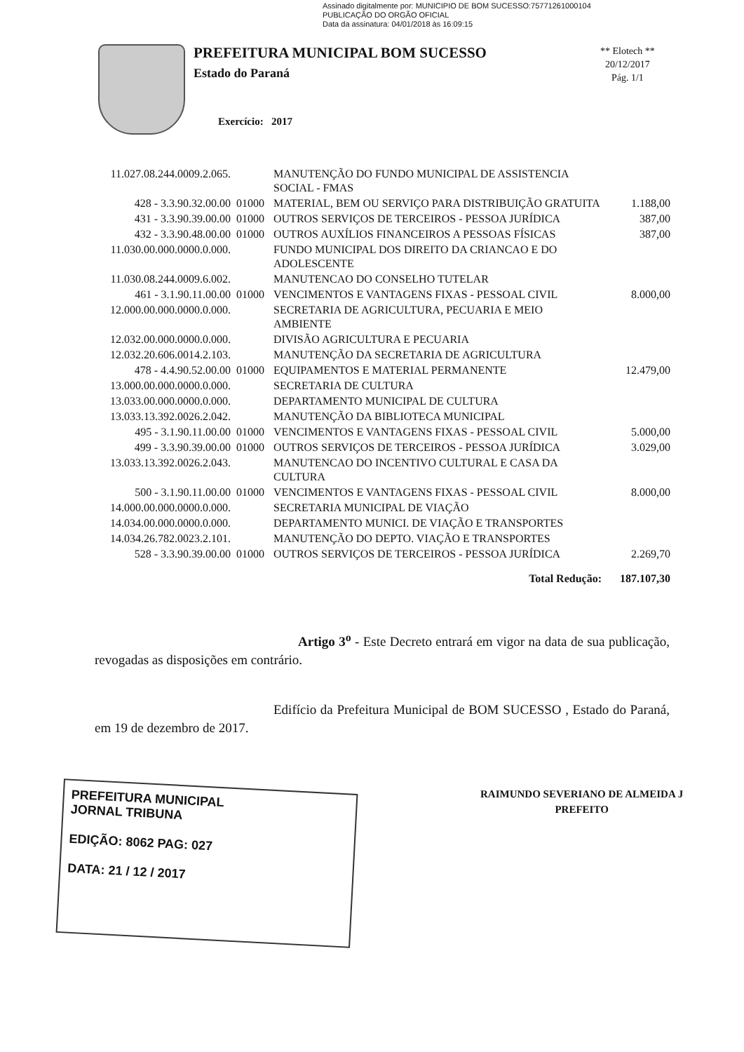Assinado digitalmente por: MUNICIPIO DE BOM SUCESSO:75771261000104
PUBLICAÇÃO DO ORGÃO OFICIAL
Data da assinatura: 04/01/2018 às 16:09:15
PREFEITURA MUNICIPAL BOM SUCESSO
Estado do Paraná
Exercício: 2017
** Elotech **
20/12/2017
Pág. 1/1
| 11.027.08.244.0009.2.065. | | MANUTENÇÃO DO FUNDO MUNICIPAL DE ASSISTENCIA SOCIAL - FMAS | |
| 428 - 3.3.90.32.00.00 | 01000 | MATERIAL, BEM OU SERVIÇO PARA DISTRIBUIÇÃO GRATUITA | 1.188,00 |
| 431 - 3.3.90.39.00.00 | 01000 | OUTROS SERVIÇOS DE TERCEIROS - PESSOA JURÍDICA | 387,00 |
| 432 - 3.3.90.48.00.00 | 01000 | OUTROS AUXÍLIOS FINANCEIROS A PESSOAS FÍSICAS | 387,00 |
| 11.030.00.000.0000.0.000. | | FUNDO MUNICIPAL DOS DIREITO DA CRIANCAO E DO ADOLESCENTE | |
| 11.030.08.244.0009.6.002. | | MANUTENCAO DO CONSELHO TUTELAR | |
| 461 - 3.1.90.11.00.00 | 01000 | VENCIMENTOS E VANTAGENS FIXAS - PESSOAL CIVIL | 8.000,00 |
| 12.000.00.000.0000.0.000. | | SECRETARIA DE AGRICULTURA, PECUARIA E MEIO AMBIENTE | |
| 12.032.00.000.0000.0.000. | | DIVISÃO AGRICULTURA E PECUARIA | |
| 12.032.20.606.0014.2.103. | | MANUTENÇÃO DA SECRETARIA DE AGRICULTURA | |
| 478 - 4.4.90.52.00.00 | 01000 | EQUIPAMENTOS E MATERIAL PERMANENTE | 12.479,00 |
| 13.000.00.000.0000.0.000. | | SECRETARIA DE CULTURA | |
| 13.033.00.000.0000.0.000. | | DEPARTAMENTO MUNICIPAL DE CULTURA | |
| 13.033.13.392.0026.2.042. | | MANUTENÇÃO DA BIBLIOTECA MUNICIPAL | |
| 495 - 3.1.90.11.00.00 | 01000 | VENCIMENTOS E VANTAGENS FIXAS - PESSOAL CIVIL | 5.000,00 |
| 499 - 3.3.90.39.00.00 | 01000 | OUTROS SERVIÇOS DE TERCEIROS - PESSOA JURÍDICA | 3.029,00 |
| 13.033.13.392.0026.2.043. | | MANUTENCAO DO INCENTIVO CULTURAL E CASA DA CULTURA | |
| 500 - 3.1.90.11.00.00 | 01000 | VENCIMENTOS E VANTAGENS FIXAS - PESSOAL CIVIL | 8.000,00 |
| 14.000.00.000.0000.0.000. | | SECRETARIA MUNICIPAL DE VIAÇÃO | |
| 14.034.00.000.0000.0.000. | | DEPARTAMENTO MUNICI. DE VIAÇÃO E TRANSPORTES | |
| 14.034.26.782.0023.2.101. | | MANUTENÇÃO DO DEPTO. VIAÇÃO E TRANSPORTES | |
| 528 - 3.3.90.39.00.00 | 01000 | OUTROS SERVIÇOS DE TERCEIROS - PESSOA JURÍDICA | 2.269,70 |
| | | Total Redução: | 187.107,30 |
Artigo 3<sup>o</sup> - Este Decreto entrará em vigor na data de sua publicação, revogadas as disposições em contrário.
Edifício da Prefeitura Municipal de BOM SUCESSO , Estado do Paraná, em 19 de dezembro de 2017.
PREFEITURA MUNICIPAL
JORNAL TRIBUNA
EDIÇÃO: 8062 PAG: 027
DATA: 21 / 12 / 2017
RAIMUNDO SEVERIANO DE ALMEIDA J
PREFEITO